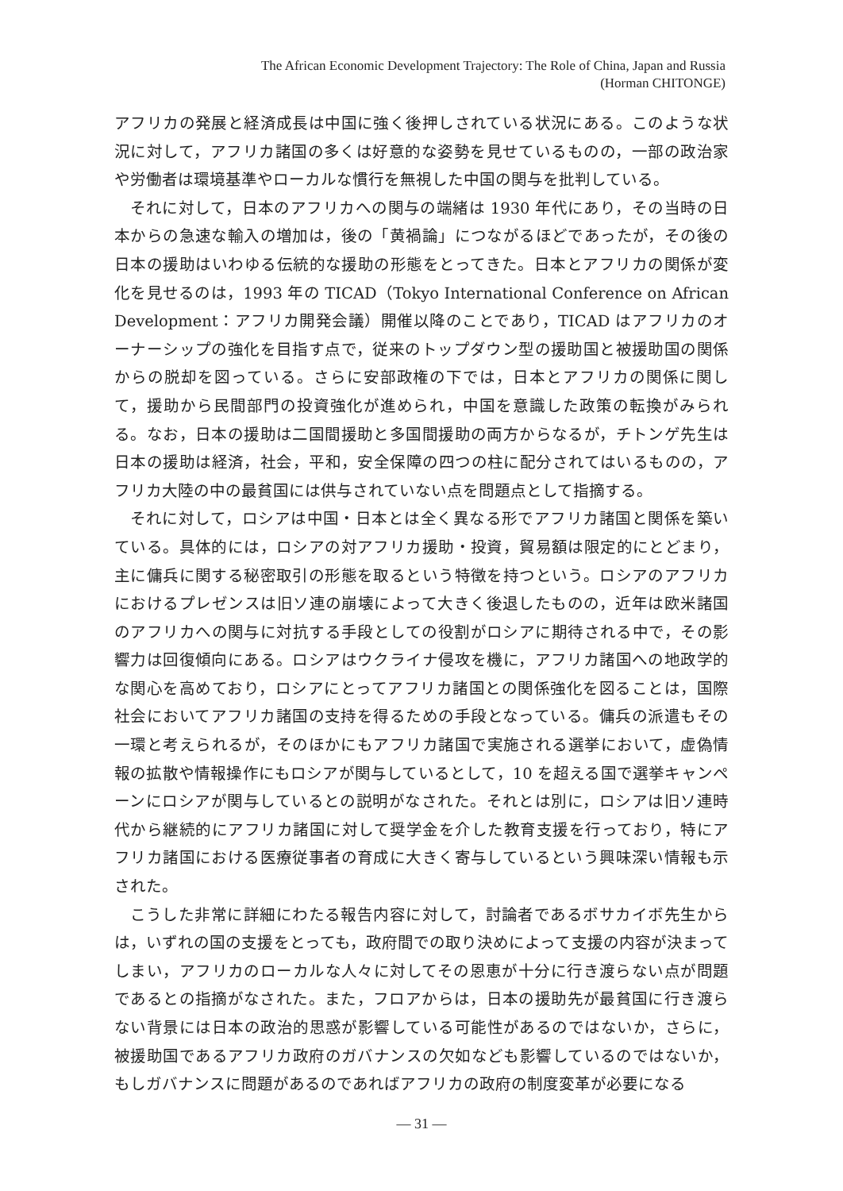The African Economic Development Trajectory: The Role of China, Japan and Russia
(Horman CHITONGE)
アフリカの発展と経済成長は中国に強く後押しされている状況にある。このような状況に対して，アフリカ諸国の多くは好意的な姿勢を見せているものの，一部の政治家や労働者は環境基準やローカルな慣行を無視した中国の関与を批判している。
それに対して，日本のアフリカへの関与の端緒は 1930 年代にあり，その当時の日本からの急速な輸入の増加は，後の「黄禍論」につながるほどであったが，その後の日本の援助はいわゆる伝統的な援助の形態をとってきた。日本とアフリカの関係が変化を見せるのは，1993 年の TICAD（Tokyo International Conference on African Development：アフリカ開発会議）開催以降のことであり，TICAD はアフリカのオーナーシップの強化を目指す点で，従来のトップダウン型の援助国と被援助国の関係からの脱却を図っている。さらに安部政権の下では，日本とアフリカの関係に関して，援助から民間部門の投資強化が進められ，中国を意識した政策の転換がみられる。なお，日本の援助は二国間援助と多国間援助の両方からなるが，チトンゲ先生は日本の援助は経済，社会，平和，安全保障の四つの柱に配分されてはいるものの，アフリカ大陸の中の最貧国には供与されていない点を問題点として指摘する。
それに対して，ロシアは中国・日本とは全く異なる形でアフリカ諸国と関係を築いている。具体的には，ロシアの対アフリカ援助・投資，貿易額は限定的にとどまり，主に傭兵に関する秘密取引の形態を取るという特徴を持つという。ロシアのアフリカにおけるプレゼンスは旧ソ連の崩壊によって大きく後退したものの，近年は欧米諸国のアフリカへの関与に対抗する手段としての役割がロシアに期待される中で，その影響力は回復傾向にある。ロシアはウクライナ侵攻を機に，アフリカ諸国への地政学的な関心を高めており，ロシアにとってアフリカ諸国との関係強化を図ることは，国際社会においてアフリカ諸国の支持を得るための手段となっている。傭兵の派遣もその一環と考えられるが，そのほかにもアフリカ諸国で実施される選挙において，虚偽情報の拡散や情報操作にもロシアが関与しているとして，10 を超える国で選挙キャンペーンにロシアが関与しているとの説明がなされた。それとは別に，ロシアは旧ソ連時代から継続的にアフリカ諸国に対して奨学金を介した教育支援を行っており，特にアフリカ諸国における医療従事者の育成に大きく寄与しているという興味深い情報も示された。
こうした非常に詳細にわたる報告内容に対して，討論者であるボサカイボ先生からは，いずれの国の支援をとっても，政府間での取り決めによって支援の内容が決まってしまい，アフリカのローカルな人々に対してその恩恵が十分に行き渡らない点が問題であるとの指摘がなされた。また，フロアからは，日本の援助先が最貧国に行き渡らない背景には日本の政治的思惑が影響している可能性があるのではないか，さらに，被援助国であるアフリカ政府のガバナンスの欠如なども影響しているのではないか，もしガバナンスに問題があるのであればアフリカの政府の制度変革が必要になる
— 31 —